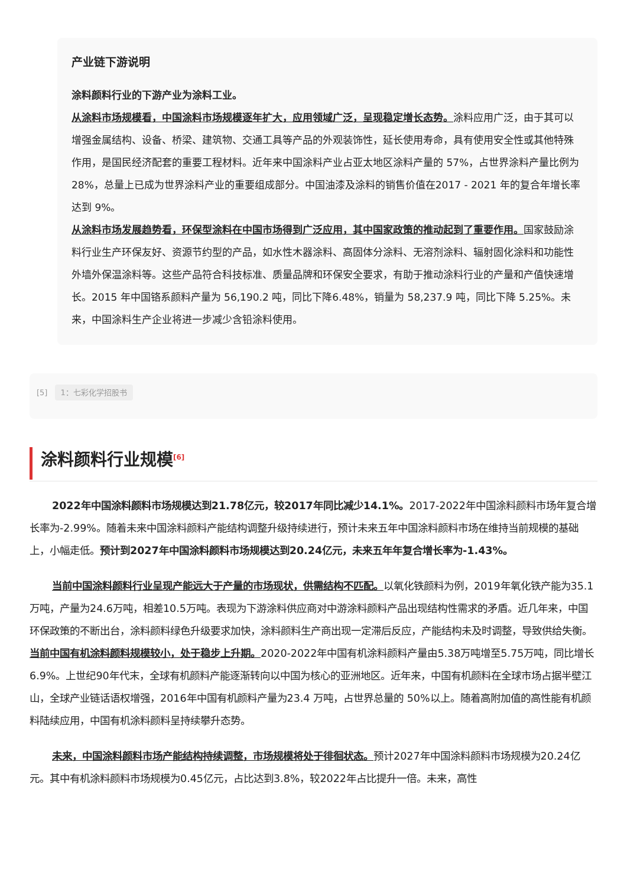产业链下游说明
涂料颜料行业的下游产业为涂料工业。
从涂料市场规模看，中国涂料市场规模逐年扩大，应用领域广泛，呈现稳定增长态势。涂料应用广泛，由于其可以增强金属结构、设备、桥梁、建筑物、交通工具等产品的外观装饰性，延长使用寿命，具有使用安全性或其他特殊作用，是国民经济配套的重要工程材料。近年来中国涂料产业占亚太地区涂料产量的 57%，占世界涂料产量比例为 28%，总量上已成为世界涂料产业的重要组成部分。中国油漆及涂料的销售价值在2017 - 2021 年的复合年增长率达到 9%。
从涂料市场发展趋势看，环保型涂料在中国市场得到广泛应用，其中国家政策的推动起到了重要作用。国家鼓励涂料行业生产环保友好、资源节约型的产品，如水性木器涂料、高固体分涂料、无溶剂涂料、辐射固化涂料和功能性外墙外保温涂料等。这些产品符合科技标准、质量品牌和环保安全要求，有助于推动涂料行业的产量和产值快速增长。2015 年中国铬系颜料产量为 56,190.2 吨，同比下降6.48%，销量为 58,237.9 吨，同比下降 5.25%。未来，中国涂料生产企业将进一步减少含铅涂料使用。
[5] 1：七彩化学招股书
涂料颜料行业规模<sup>[6]</sup>
2022年中国涂料颜料市场规模达到21.78亿元，较2017年同比减少14.1%。2017-2022年中国涂料颜料市场年复合增长率为-2.99%。随着未来中国涂料颜料产能结构调整升级持续进行，预计未来五年中国涂料颜料市场在维持当前规模的基础上，小幅走低。预计到2027年中国涂料颜料市场规模达到20.24亿元，未来五年年复合增长率为-1.43%。
当前中国涂料颜料行业呈现产能远大于产量的市场现状，供需结构不匹配。以氧化铁颜料为例，2019年氧化铁产能为35.1万吨，产量为24.6万吨，相差10.5万吨。表现为下游涂料供应商对中游涂料颜料产品出现结构性需求的矛盾。近几年来，中国环保政策的不断出台，涂料颜料绿色升级要求加快，涂料颜料生产商出现一定滞后反应，产能结构未及时调整，导致供给失衡。当前中国有机涂料颜料规模较小，处于稳步上升期。2020-2022年中国有机涂料颜料产量由5.38万吨增至5.75万吨，同比增长6.9%。上世纪90年代末，全球有机颜料产能逐渐转向以中国为核心的亚洲地区。近年来，中国有机颜料在全球市场占据半壁江山，全球产业链话语权增强，2016年中国有机颜料产量为23.4 万吨，占世界总量的 50%以上。随着高附加值的高性能有机颜料陆续应用，中国有机涂料颜料呈持续攀升态势。
未来，中国涂料颜料市场产能结构持续调整，市场规模将处于徘徊状态。预计2027年中国涂料颜料市场规模为20.24亿元。其中有机涂料颜料市场规模为0.45亿元，占比达到3.8%，较2022年占比提升一倍。未来，高性